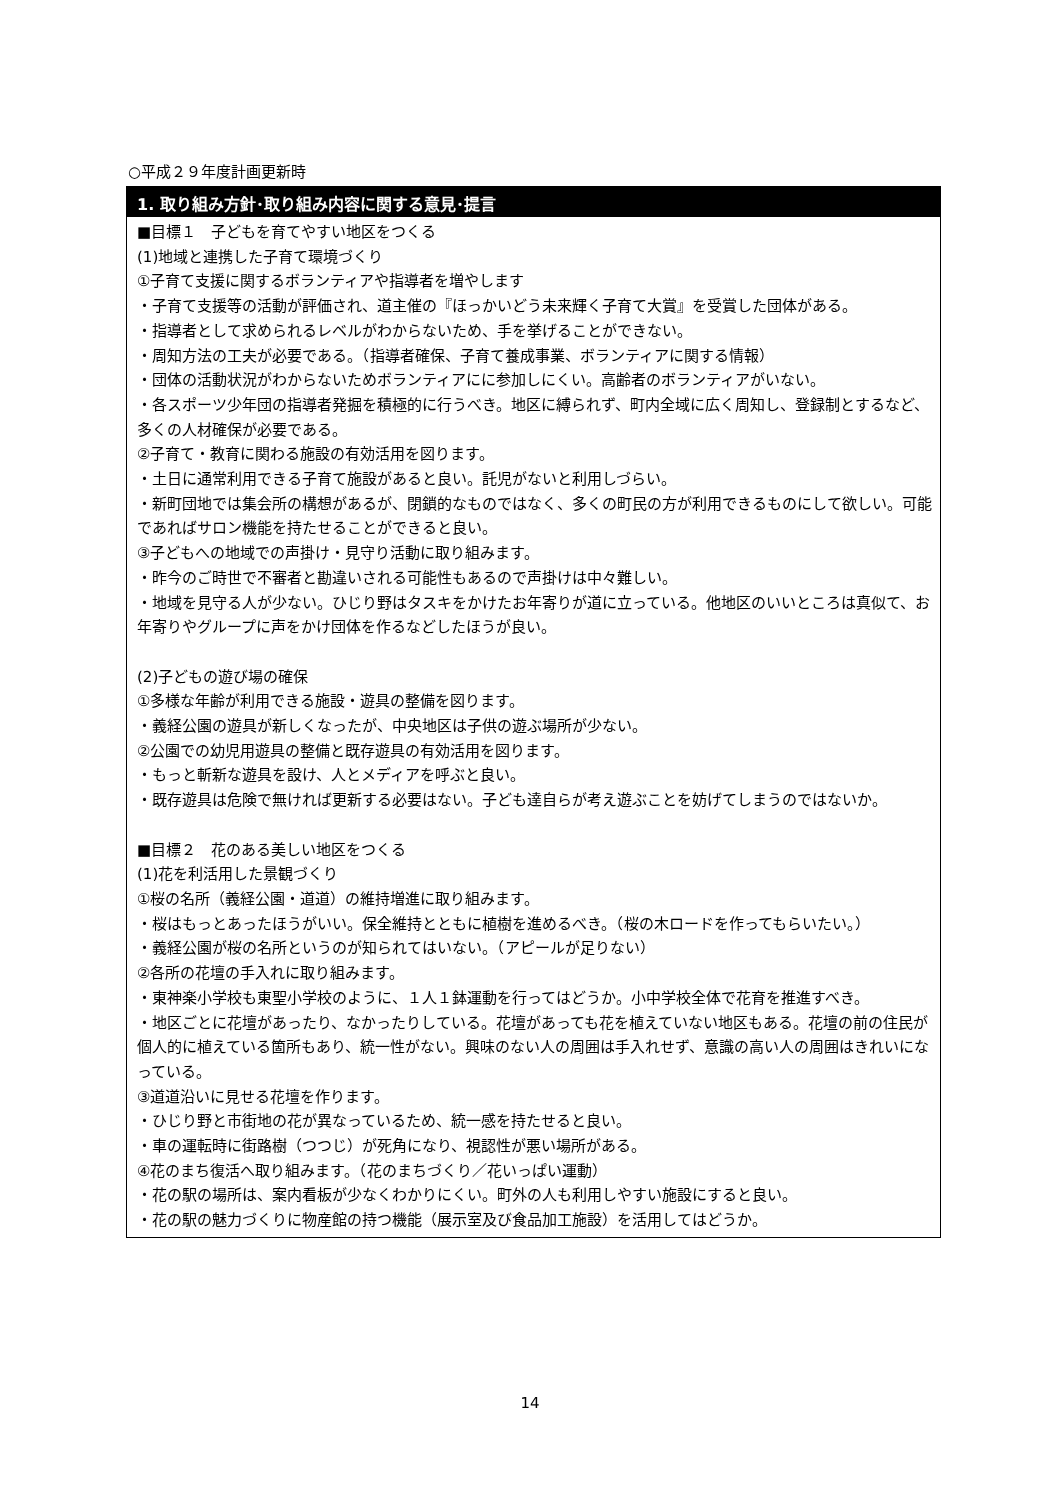○平成２９年度計画更新時
1. 取り組み方針･取り組み内容に関する意見･提言
■目標１　子どもを育てやすい地区をつくる
(1)地域と連携した子育て環境づくり
①子育て支援に関するボランティアや指導者を増やします
・子育て支援等の活動が評価され、道主催の『ほっかいどう未来輝く子育て大賞』を受賞した団体がある。
・指導者として求められるレベルがわからないため、手を挙げることができない。
・周知方法の工夫が必要である。（指導者確保、子育て養成事業、ボランティアに関する情報）
・団体の活動状況がわからないためボランティアにに参加しにくい。高齢者のボランティアがいない。
・各スポーツ少年団の指導者発掘を積極的に行うべき。地区に縛られず、町内全域に広く周知し、登録制とするなど、多くの人材確保が必要である。
②子育て・教育に関わる施設の有効活用を図ります。
・土日に通常利用できる子育て施設があると良い。託児がないと利用しづらい。
・新町団地では集会所の構想があるが、閉鎖的なものではなく、多くの町民の方が利用できるものにして欲しい。可能であればサロン機能を持たせることができると良い。
③子どもへの地域での声掛け・見守り活動に取り組みます。
・昨今のご時世で不審者と勘違いされる可能性もあるので声掛けは中々難しい。
・地域を見守る人が少ない。ひじり野はタスキをかけたお年寄りが道に立っている。他地区のいいところは真似て、お年寄りやグループに声をかけ団体を作るなどしたほうが良い。
(2)子どもの遊び場の確保
①多様な年齢が利用できる施設・遊具の整備を図ります。
・義経公園の遊具が新しくなったが、中央地区は子供の遊ぶ場所が少ない。
②公園での幼児用遊具の整備と既存遊具の有効活用を図ります。
・もっと斬新な遊具を設け、人とメディアを呼ぶと良い。
・既存遊具は危険で無ければ更新する必要はない。子ども達自らが考え遊ぶことを妨げてしまうのではないか。
■目標２　花のある美しい地区をつくる
(1)花を利活用した景観づくり
①桜の名所（義経公園・道道）の維持増進に取り組みます。
・桜はもっとあったほうがいい。保全維持とともに植樹を進めるべき。（桜の木ロードを作ってもらいたい。）
・義経公園が桜の名所というのが知られてはいない。（アピールが足りない）
②各所の花壇の手入れに取り組みます。
・東神楽小学校も東聖小学校のように、１人１鉢運動を行ってはどうか。小中学校全体で花育を推進すべき。
・地区ごとに花壇があったり、なかったりしている。花壇があっても花を植えていない地区もある。花壇の前の住民が個人的に植えている箇所もあり、統一性がない。興味のない人の周囲は手入れせず、意識の高い人の周囲はきれいになっている。
③道道沿いに見せる花壇を作ります。
・ひじり野と市街地の花が異なっているため、統一感を持たせると良い。
・車の運転時に街路樹（つつじ）が死角になり、視認性が悪い場所がある。
④花のまち復活へ取り組みます。（花のまちづくり／花いっぱい運動）
・花の駅の場所は、案内看板が少なくわかりにくい。町外の人も利用しやすい施設にすると良い。
・花の駅の魅力づくりに物産館の持つ機能（展示室及び食品加工施設）を活用してはどうか。
14